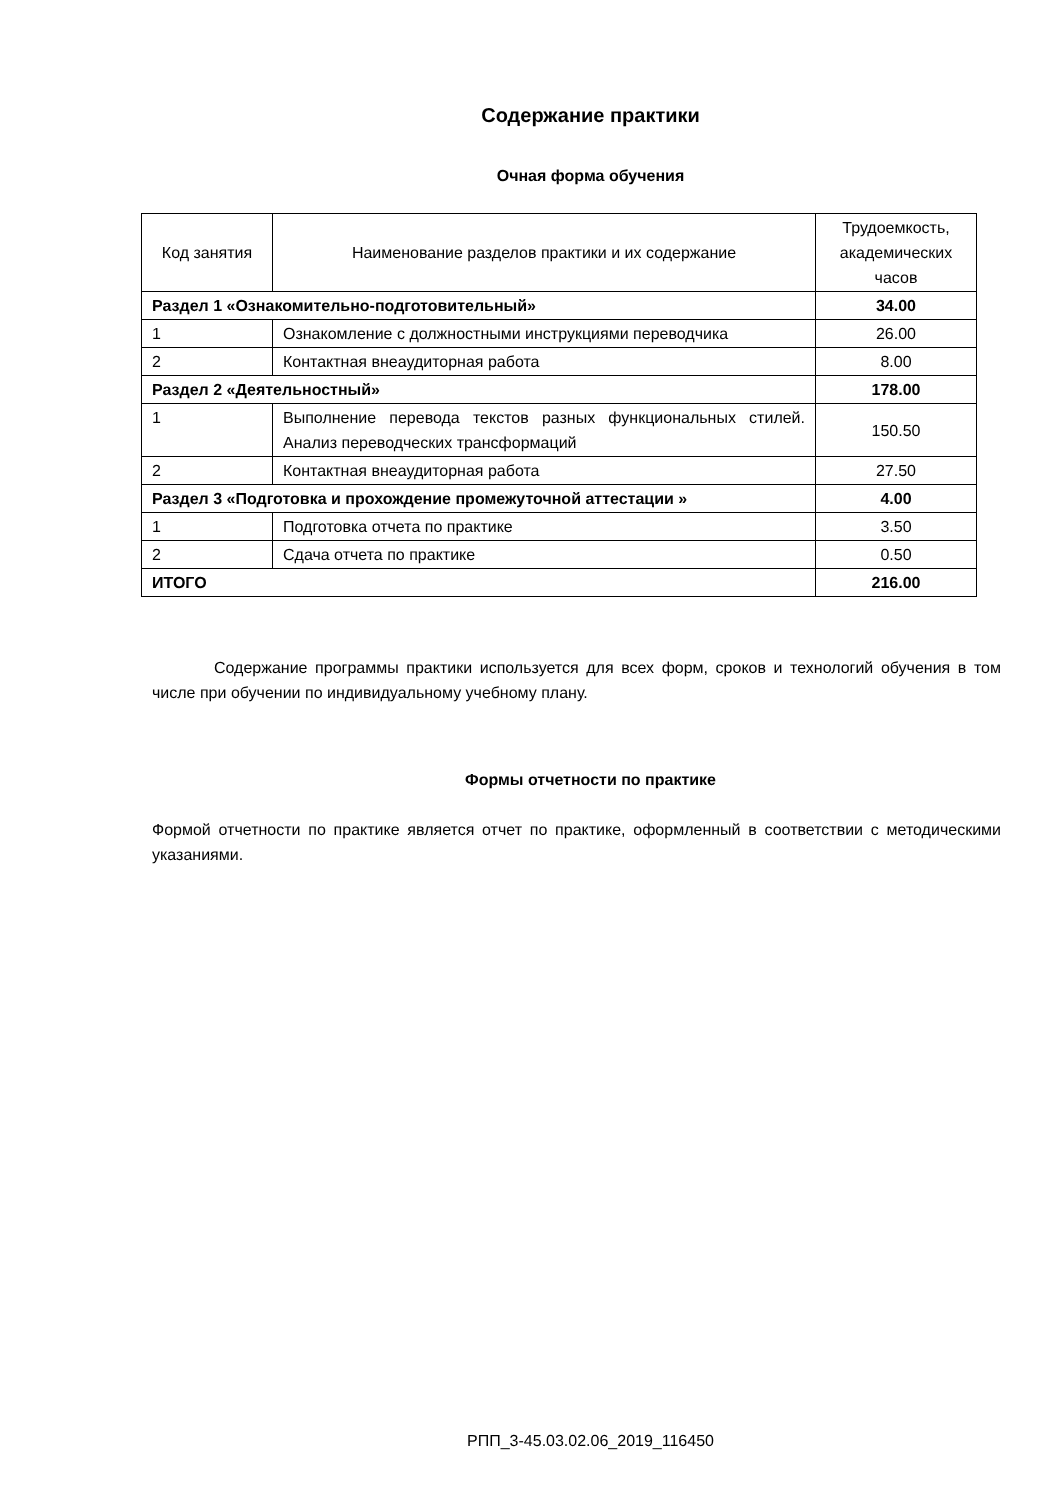Содержание практики
Очная форма обучения
| Код занятия | Наименование разделов практики и их содержание | Трудоемкость, академических часов |
| --- | --- | --- |
| Раздел 1 «Ознакомительно-подготовительный» | | 34.00 |
| 1 | Ознакомление с должностными инструкциями переводчика | 26.00 |
| 2 | Контактная внеаудиторная работа | 8.00 |
| Раздел 2 «Деятельностный» | | 178.00 |
| 1 | Выполнение перевода текстов разных функциональных стилей. Анализ переводческих трансформаций | 150.50 |
| 2 | Контактная внеаудиторная работа | 27.50 |
| Раздел 3 «Подготовка и прохождение промежуточной аттестации » | | 4.00 |
| 1 | Подготовка отчета по практике | 3.50 |
| 2 | Сдача отчета по практике | 0.50 |
| ИТОГО | | 216.00 |
Содержание программы практики используется для всех форм, сроков и технологий обучения в том числе при обучении по индивидуальному учебному плану.
Формы отчетности по практике
Формой отчетности по практике является отчет по практике, оформленный в соответствии с методическими указаниями.
РПП_3-45.03.02.06_2019_116450